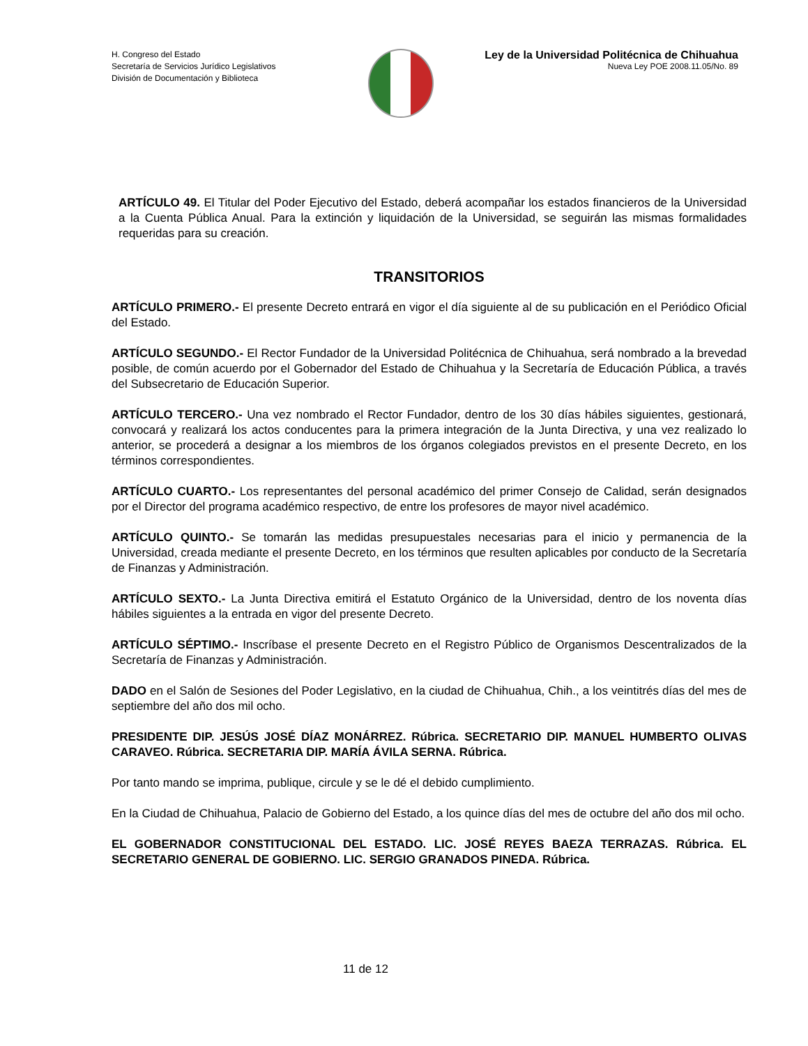H. Congreso del Estado
Secretaría de Servicios Jurídico Legislativos
División de Documentación y Biblioteca
Ley de la Universidad Politécnica de Chihuahua
Nueva Ley POE 2008.11.05/No. 89
ARTÍCULO 49. El Titular del Poder Ejecutivo del Estado, deberá acompañar los estados financieros de la Universidad a la Cuenta Pública Anual. Para la extinción y liquidación de la Universidad, se seguirán las mismas formalidades requeridas para su creación.
TRANSITORIOS
ARTÍCULO PRIMERO.- El presente Decreto entrará en vigor el día siguiente al de su publicación en el Periódico Oficial del Estado.
ARTÍCULO SEGUNDO.- El Rector Fundador de la Universidad Politécnica de Chihuahua, será nombrado a la brevedad posible, de común acuerdo por el Gobernador del Estado de Chihuahua y la Secretaría de Educación Pública, a través del Subsecretario de Educación Superior.
ARTÍCULO TERCERO.- Una vez nombrado el Rector Fundador, dentro de los 30 días hábiles siguientes, gestionará, convocará y realizará los actos conducentes para la primera integración de la Junta Directiva, y una vez realizado lo anterior, se procederá a designar a los miembros de los órganos colegiados previstos en el presente Decreto, en los términos correspondientes.
ARTÍCULO CUARTO.- Los representantes del personal académico del primer Consejo de Calidad, serán designados por el Director del programa académico respectivo, de entre los profesores de mayor nivel académico.
ARTÍCULO QUINTO.- Se tomarán las medidas presupuestales necesarias para el inicio y permanencia de la Universidad, creada mediante el presente Decreto, en los términos que resulten aplicables por conducto de la Secretaría de Finanzas y Administración.
ARTÍCULO SEXTO.- La Junta Directiva emitirá el Estatuto Orgánico de la Universidad, dentro de los noventa días hábiles siguientes a la entrada en vigor del presente Decreto.
ARTÍCULO SÉPTIMO.- Inscríbase el presente Decreto en el Registro Público de Organismos Descentralizados de la Secretaría de Finanzas y Administración.
DADO en el Salón de Sesiones del Poder Legislativo, en la ciudad de Chihuahua, Chih., a los veintitrés días del mes de septiembre del año dos mil ocho.
PRESIDENTE DIP. JESÚS JOSÉ DÍAZ MONÁRREZ. Rúbrica. SECRETARIO DIP. MANUEL HUMBERTO OLIVAS CARAVEO. Rúbrica. SECRETARIA DIP. MARÍA ÁVILA SERNA. Rúbrica.
Por tanto mando se imprima, publique, circule y se le dé el debido cumplimiento.
En la Ciudad de Chihuahua, Palacio de Gobierno del Estado, a los quince días del mes de octubre del año dos mil ocho.
EL GOBERNADOR CONSTITUCIONAL DEL ESTADO. LIC. JOSÉ REYES BAEZA TERRAZAS. Rúbrica. EL SECRETARIO GENERAL DE GOBIERNO. LIC. SERGIO GRANADOS PINEDA. Rúbrica.
11 de 12